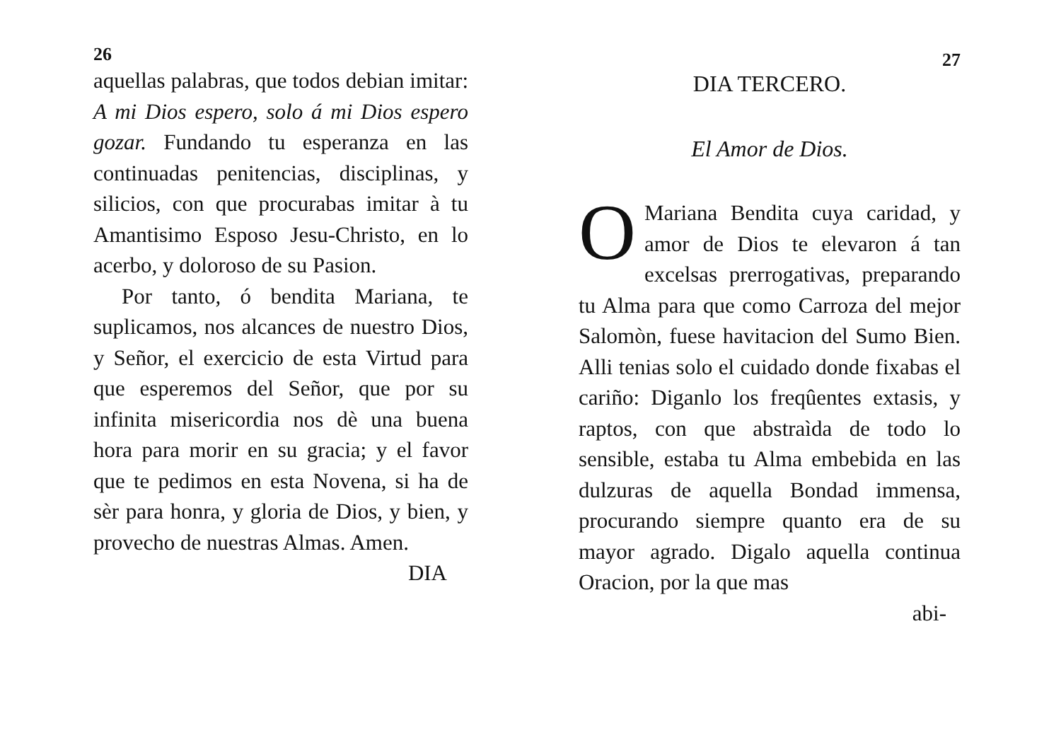26
aquellas palabras, que todos debian imitar: A mi Dios espero, solo á mi Dios espero gozar. Fundando tu esperanza en las continuadas penitencias, disciplinas, y silicios, con que procurabas imitar à tu Amantisimo Esposo Jesu-Christo, en lo acerbo, y doloroso de su Pasion.
Por tanto, ó bendita Mariana, te suplicamos, nos alcances de nuestro Dios, y Señor, el exercicio de esta Virtud para que esperemos del Señor, que por su infinita misericordia nos dè una buena hora para morir en su gracia; y el favor que te pedimos en esta Novena, si ha de sèr para honra, y gloria de Dios, y bien, y provecho de nuestras Almas. Amen.
DIA
27
DIA TERCERO.
El Amor de Dios.
OMariana Bendita cuya caridad, y amor de Dios te elevaron á tan excelsas prerrogativas, preparando tu Alma para que como Carroza del mejor Salomòn, fuese havitacion del Sumo Bien. Alli tenias solo el cuidado donde fixabas el cariño: Diganlo los freqûentes extasis, y raptos, con que abstraìda de todo lo sensible, estaba tu Alma embebida en las dulzuras de aquella Bondad immensa, procurando siempre quanto era de su mayor agrado. Digalo aquella continua Oracion, por la que mas
abi-